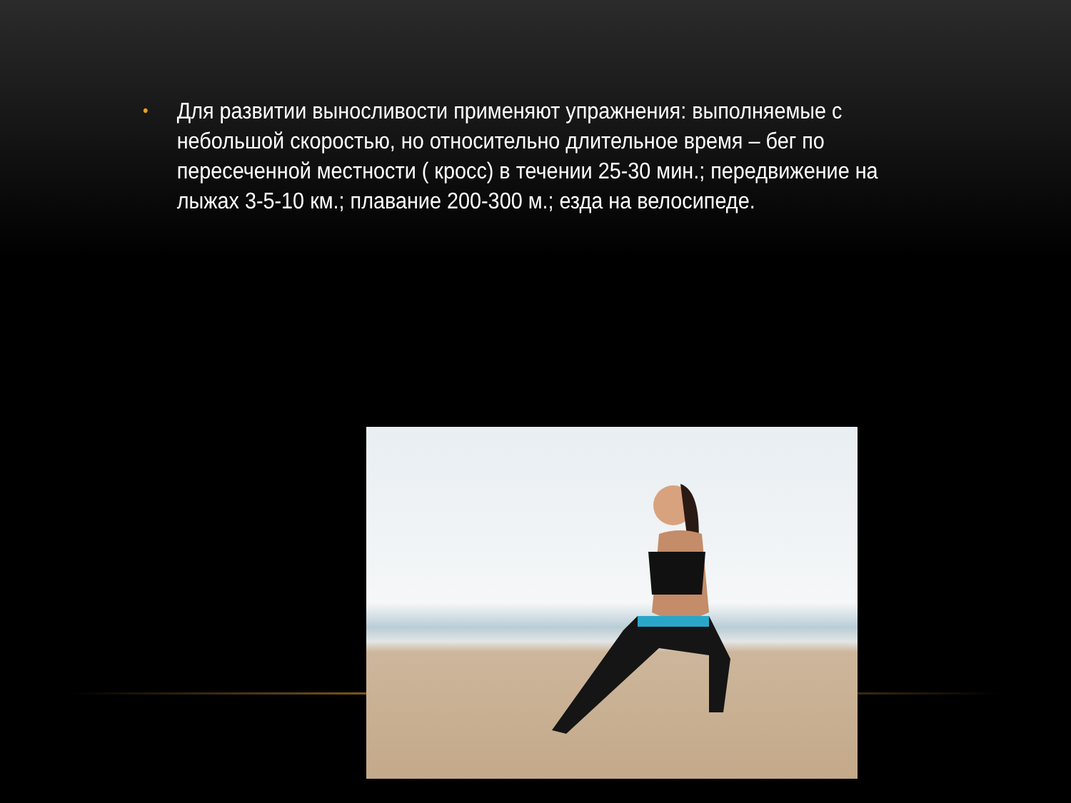• Для развитии выносливости применяют упражнения: выполняемые с небольшой скоростью, но относительно длительное время – бег по пересеченной местности ( кросс) в течении 25-30 мин.; передвижение на лыжах 3-5-10 км.; плавание 200-300 м.; езда на велосипеде.